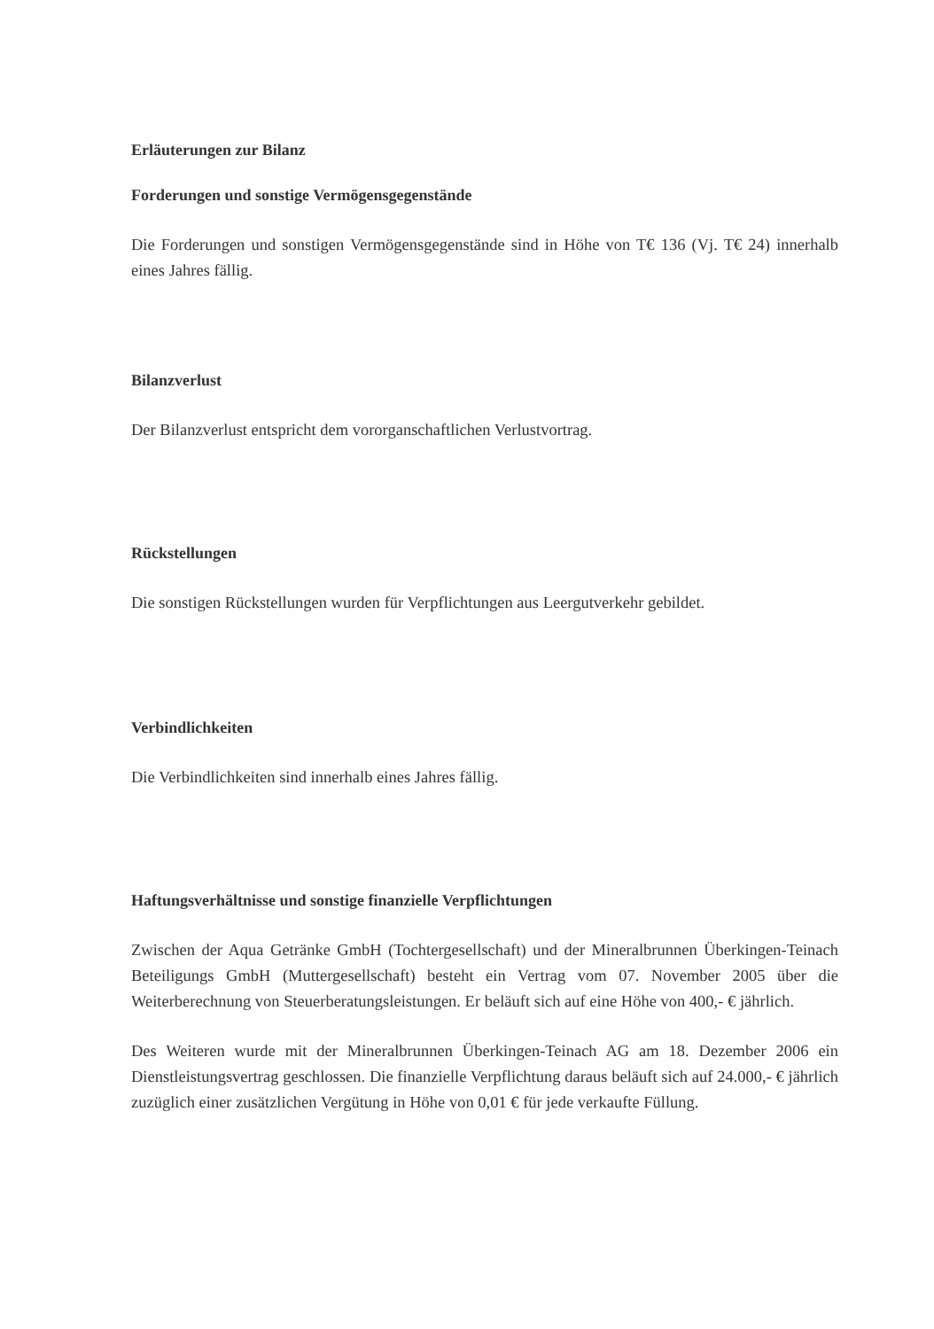Erläuterungen zur Bilanz
Forderungen und sonstige Vermögensgegenstände
Die Forderungen und sonstigen Vermögensgegenstände sind in Höhe von T€ 136 (Vj. T€ 24) innerhalb eines Jahres fällig.
Bilanzverlust
Der Bilanzverlust entspricht dem vororganschaftlichen Verlustvortrag.
Rückstellungen
Die sonstigen Rückstellungen wurden für Verpflichtungen aus Leergutverkehr gebildet.
Verbindlichkeiten
Die Verbindlichkeiten sind innerhalb eines Jahres fällig.
Haftungsverhältnisse und sonstige finanzielle Verpflichtungen
Zwischen der Aqua Getränke GmbH (Tochtergesellschaft) und der Mineralbrunnen Überkingen-Teinach Beteiligungs GmbH (Muttergesellschaft) besteht ein Vertrag vom 07. November 2005 über die Weiterberechnung von Steuerberatungsleistungen. Er beläuft sich auf eine Höhe von 400,- € jährlich.
Des Weiteren wurde mit der Mineralbrunnen Überkingen-Teinach AG am 18. Dezember 2006 ein Dienstleistungsvertrag geschlossen. Die finanzielle Verpflichtung daraus beläuft sich auf 24.000,- € jährlich zuzüglich einer zusätzlichen Vergütung in Höhe von 0,01 € für jede verkaufte Füllung.